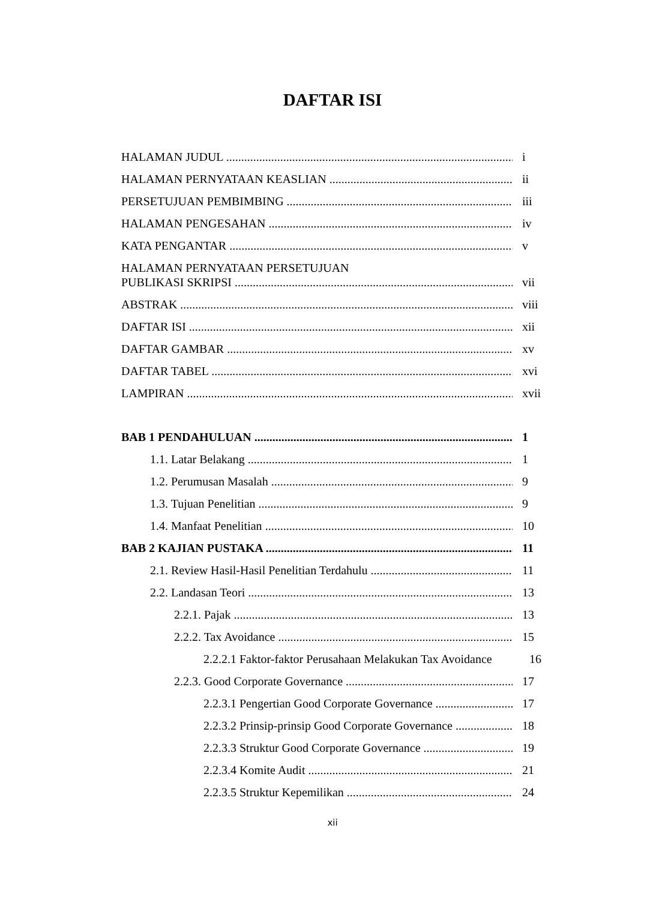DAFTAR ISI
HALAMAN JUDUL i
HALAMAN PERNYATAAN KEASLIAN ii
PERSETUJUAN PEMBIMBING iii
HALAMAN PENGESAHAN iv
KATA PENGANTAR v
HALAMAN PERNYATAAN PERSETUJUAN
PUBLIKASI SKRIPSI vii
ABSTRAK viii
DAFTAR ISI xii
DAFTAR GAMBAR xv
DAFTAR TABEL xvi
LAMPIRAN xvii
BAB 1 PENDAHULUAN 1
1.1. Latar Belakang 1
1.2. Perumusan Masalah 9
1.3. Tujuan Penelitian 9
1.4. Manfaat Penelitian 10
BAB 2 KAJIAN PUSTAKA 11
2.1. Review Hasil-Hasil Penelitian Terdahulu 11
2.2. Landasan Teori 13
2.2.1. Pajak 13
2.2.2. Tax Avoidance 15
2.2.2.1 Faktor-faktor Perusahaan Melakukan Tax Avoidance 16
2.2.3. Good Corporate Governance 17
2.2.3.1 Pengertian Good Corporate Governance 17
2.2.3.2 Prinsip-prinsip Good Corporate Governance 18
2.2.3.3 Struktur Good Corporate Governance 19
2.2.3.4 Komite Audit 21
2.2.3.5 Struktur Kepemilikan 24
xii